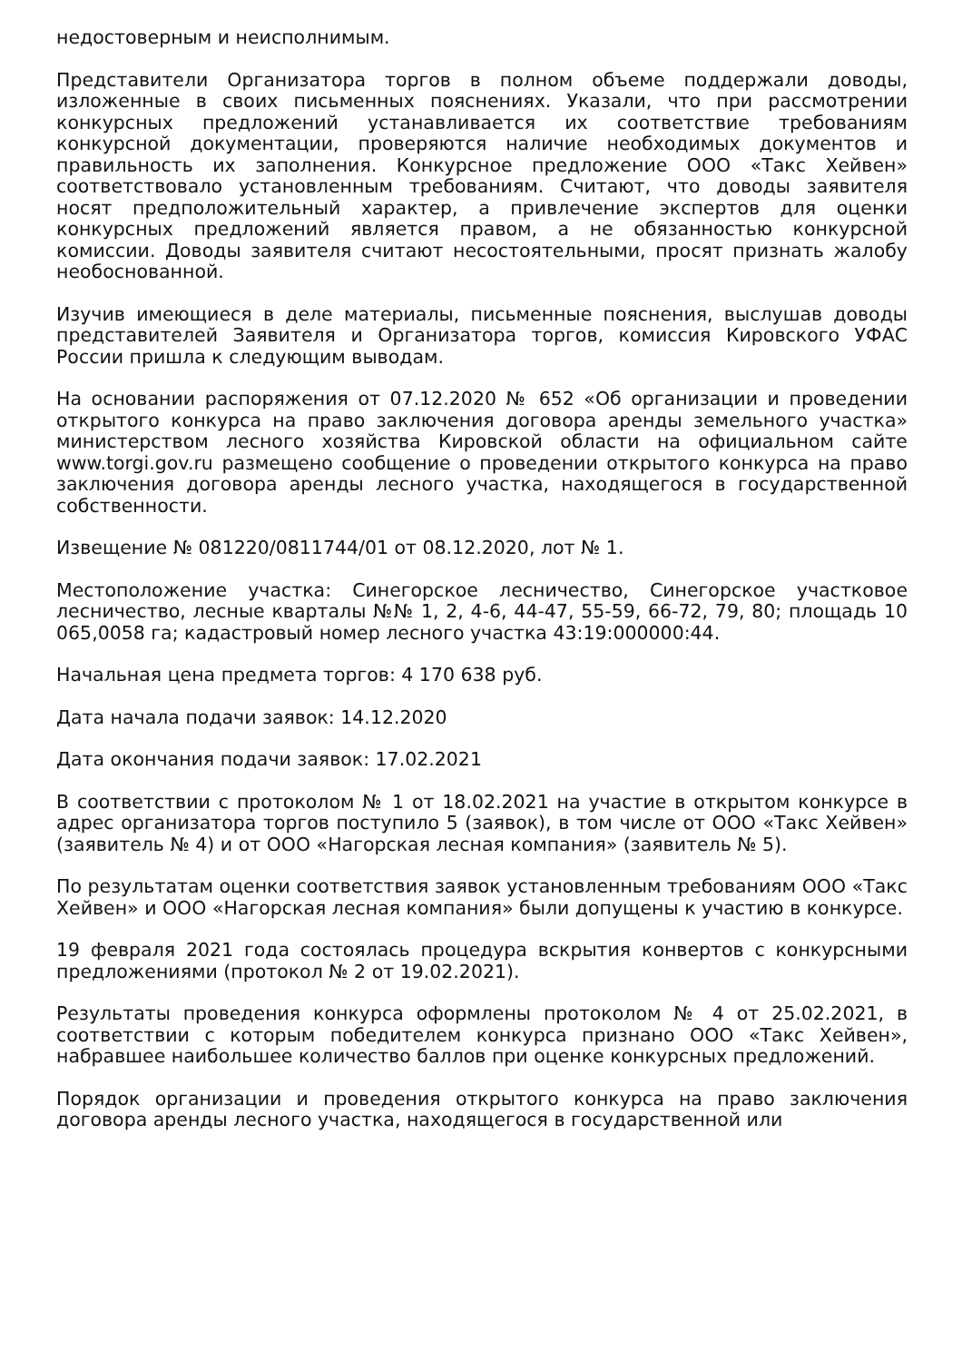недостоверным и неисполнимым.
Представители Организатора торгов в полном объеме поддержали доводы, изложенные в своих письменных пояснениях. Указали, что при рассмотрении конкурсных предложений устанавливается их соответствие требованиям конкурсной документации, проверяются наличие необходимых документов и правильность их заполнения. Конкурсное предложение ООО «Такс Хейвен» соответствовало установленным требованиям. Считают, что доводы заявителя носят предположительный характер, а привлечение экспертов для оценки конкурсных предложений является правом, а не обязанностью конкурсной комиссии. Доводы заявителя считают несостоятельными, просят признать жалобу необоснованной.
Изучив имеющиеся в деле материалы, письменные пояснения, выслушав доводы представителей Заявителя и Организатора торгов, комиссия Кировского УФАС России пришла к следующим выводам.
На основании распоряжения от 07.12.2020 № 652 «Об организации и проведении открытого конкурса на право заключения договора аренды земельного участка» министерством лесного хозяйства Кировской области на официальном сайте www.torgi.gov.ru размещено сообщение о проведении открытого конкурса на право заключения договора аренды лесного участка, находящегося в государственной собственности.
Извещение № 081220/0811744/01 от 08.12.2020, лот № 1.
Местоположение участка: Синегорское лесничество, Синегорское участковое лесничество, лесные кварталы №№ 1, 2, 4-6, 44-47, 55-59, 66-72, 79, 80; площадь 10 065,0058 га; кадастровый номер лесного участка 43:19:000000:44.
Начальная цена предмета торгов: 4 170 638 руб.
Дата начала подачи заявок: 14.12.2020
Дата окончания подачи заявок: 17.02.2021
В соответствии с протоколом № 1 от 18.02.2021 на участие в открытом конкурсе в адрес организатора торгов поступило 5 (заявок), в том числе от ООО «Такс Хейвен» (заявитель № 4) и от ООО «Нагорская лесная компания» (заявитель № 5).
По результатам оценки соответствия заявок установленным требованиям ООО «Такс Хейвен» и ООО «Нагорская лесная компания» были допущены к участию в конкурсе.
19 февраля 2021 года состоялась процедура вскрытия конвертов с конкурсными предложениями (протокол № 2 от 19.02.2021).
Результаты проведения конкурса оформлены протоколом № 4 от 25.02.2021, в соответствии с которым победителем конкурса признано ООО «Такс Хейвен», набравшее наибольшее количество баллов при оценке конкурсных предложений.
Порядок организации и проведения открытого конкурса на право заключения договора аренды лесного участка, находящегося в государственной или